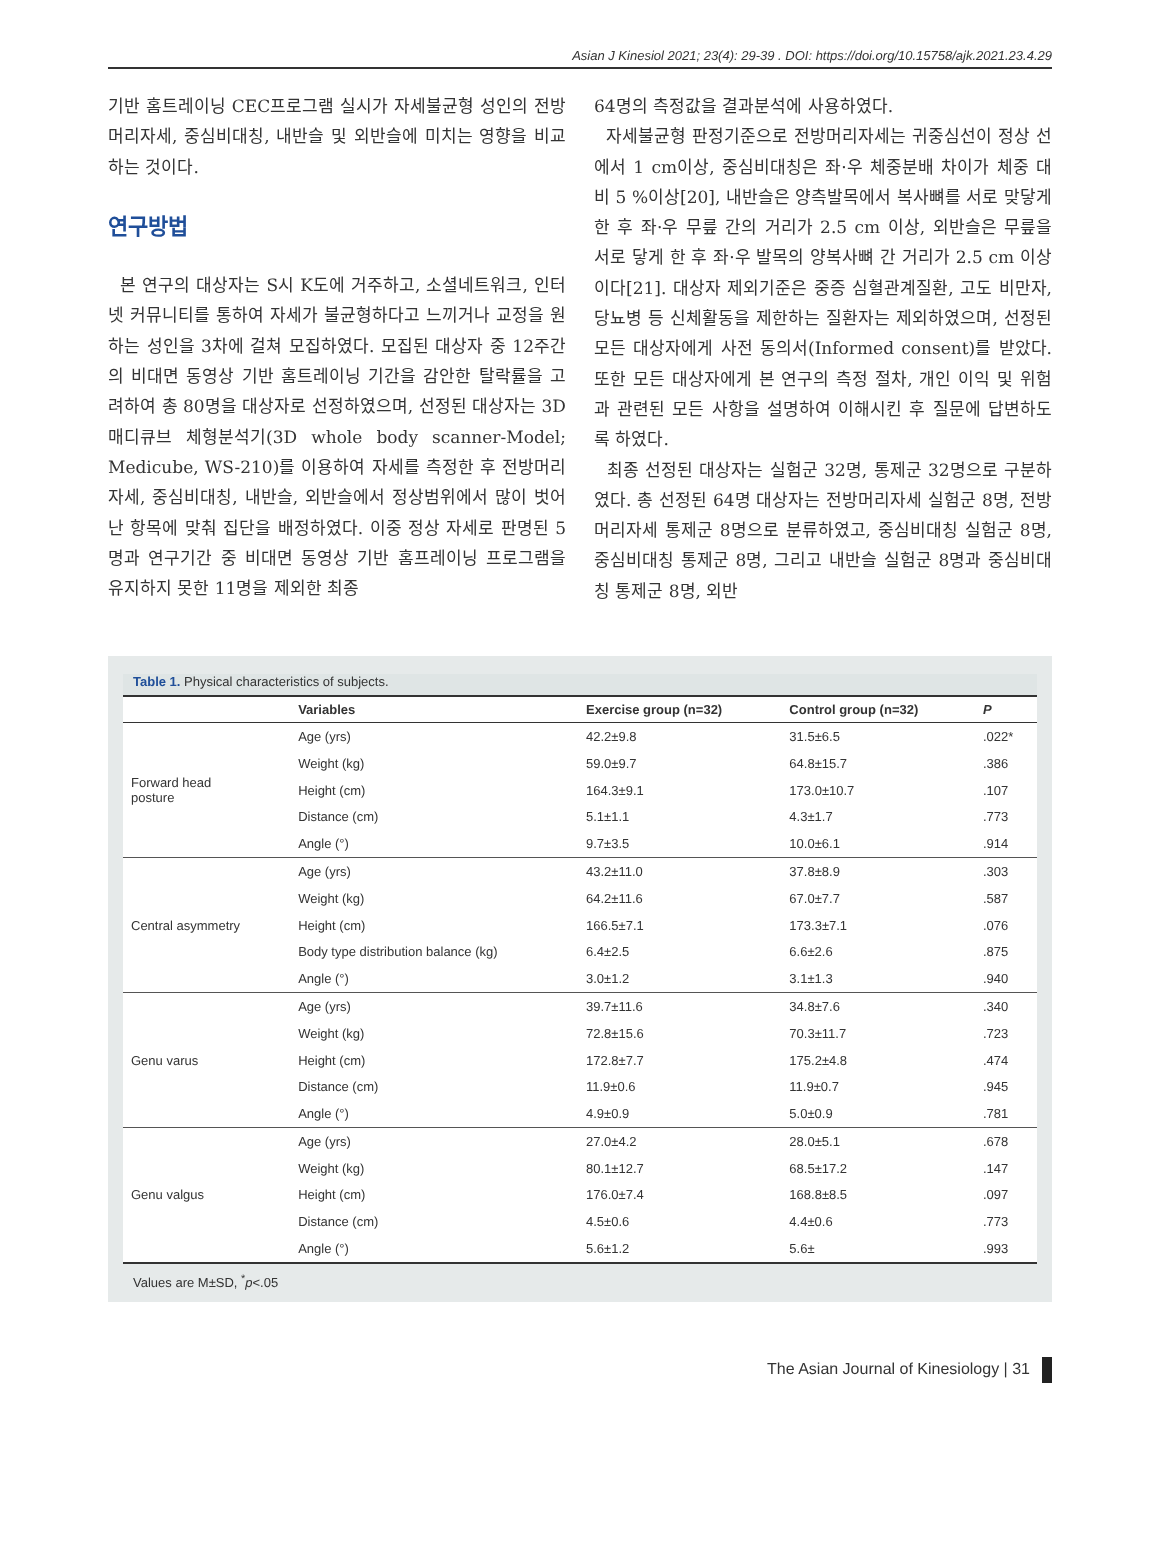Asian J Kinesiol 2021; 23(4): 29-39 . DOI: https://doi.org/10.15758/ajk.2021.23.4.29
기반 홈트레이닝 CEC프로그램 실시가 자세불균형 성인의 전방머리자세, 중심비대칭, 내반슬 및 외반슬에 미치는 영향을 비교하는 것이다.
연구방법
본 연구의 대상자는 S시 K도에 거주하고, 소셜네트워크, 인터넷 커뮤니티를 통하여 자세가 불균형하다고 느끼거나 교정을 원하는 성인을 3차에 걸쳐 모집하였다. 모집된 대상자 중 12주간의 비대면 동영상 기반 홈트레이닝 기간을 감안한 탈락률을 고려하여 총 80명을 대상자로 선정하였으며, 선정된 대상자는 3D 매디큐브 체형분석기(3D whole body scanner-Model; Medicube, WS-210)를 이용하여 자세를 측정한 후 전방머리자세, 중심비대칭, 내반슬, 외반슬에서 정상범위에서 많이 벗어난 항목에 맞춰 집단을 배정하였다. 이중 정상 자세로 판명된 5명과 연구기간 중 비대면 동영상 기반 홈프레이닝 프로그램을 유지하지 못한 11명을 제외한 최종
64명의 측정값을 결과분석에 사용하였다.
자세불균형 판정기준으로 전방머리자세는 귀중심선이 정상 선에서 1 cm이상, 중심비대칭은 좌·우 체중분배 차이가 체중 대비 5 %이상[20], 내반슬은 양측발목에서 복사뼈를 서로 맞닿게 한 후 좌·우 무릎 간의 거리가 2.5 cm 이상, 외반슬은 무릎을 서로 닿게 한 후 좌·우 발목의 양복사뼈 간 거리가 2.5 cm 이상이다[21]. 대상자 제외기준은 중증 심혈관계질환, 고도 비만자, 당뇨병 등 신체활동을 제한하는 질환자는 제외하였으며, 선정된 모든 대상자에게 사전 동의서(Informed consent)를 받았다. 또한 모든 대상자에게 본 연구의 측정 절차, 개인 이익 및 위험과 관련된 모든 사항을 설명하여 이해시킨 후 질문에 답변하도록 하였다.
최종 선정된 대상자는 실험군 32명, 통제군 32명으로 구분하였다. 총 선정된 64명 대상자는 전방머리자세 실험군 8명, 전방머리자세 통제군 8명으로 분류하였고, 중심비대칭 실험군 8명, 중심비대칭 통제군 8명, 그리고 내반슬 실험군 8명과 중심비대칭 통제군 8명, 외반
Table 1. Physical characteristics of subjects.
| | Variables | Exercise group (n=32) | Control group (n=32) | P |
| --- | --- | --- | --- | --- |
| Forward head posture | Age (yrs) | 42.2±9.8 | 31.5±6.5 | .022* |
| | Weight (kg) | 59.0±9.7 | 64.8±15.7 | .386 |
| | Height (cm) | 164.3±9.1 | 173.0±10.7 | .107 |
| | Distance (cm) | 5.1±1.1 | 4.3±1.7 | .773 |
| | Angle (°) | 9.7±3.5 | 10.0±6.1 | .914 |
| Central asymmetry | Age (yrs) | 43.2±11.0 | 37.8±8.9 | .303 |
| | Weight (kg) | 64.2±11.6 | 67.0±7.7 | .587 |
| | Height (cm) | 166.5±7.1 | 173.3±7.1 | .076 |
| | Body type distribution balance (kg) | 6.4±2.5 | 6.6±2.6 | .875 |
| | Angle (°) | 3.0±1.2 | 3.1±1.3 | .940 |
| Genu varus | Age (yrs) | 39.7±11.6 | 34.8±7.6 | .340 |
| | Weight (kg) | 72.8±15.6 | 70.3±11.7 | .723 |
| | Height (cm) | 172.8±7.7 | 175.2±4.8 | .474 |
| | Distance (cm) | 11.9±0.6 | 11.9±0.7 | .945 |
| | Angle (°) | 4.9±0.9 | 5.0±0.9 | .781 |
| Genu valgus | Age (yrs) | 27.0±4.2 | 28.0±5.1 | .678 |
| | Weight (kg) | 80.1±12.7 | 68.5±17.2 | .147 |
| | Height (cm) | 176.0±7.4 | 168.8±8.5 | .097 |
| | Distance (cm) | 4.5±0.6 | 4.4±0.6 | .773 |
| | Angle (°) | 5.6±1.2 | 5.6± | .993 |
Values are M±SD, <sup>*</sup>p<.05
The Asian Journal of Kinesiology | 31